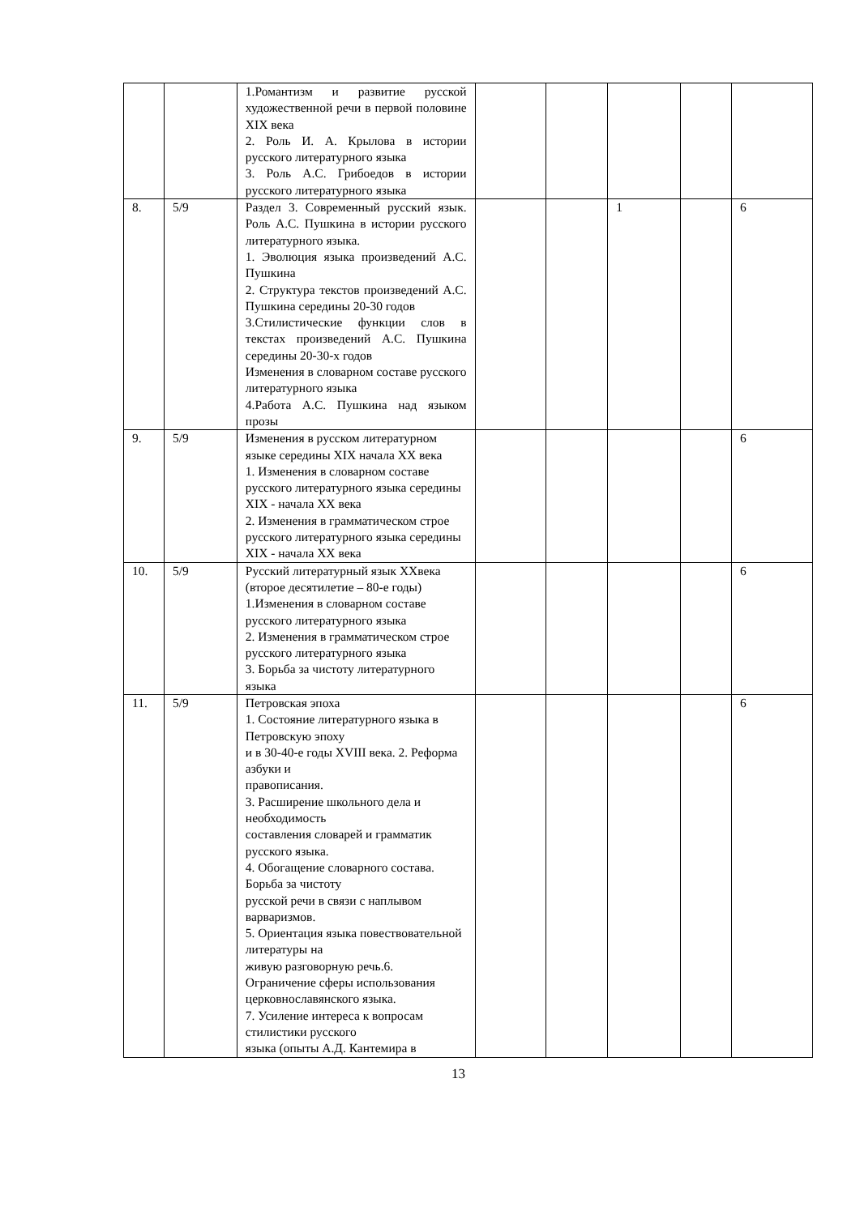| | | 1.Романтизм и развитие русской художественной речи в первой половине XIX века 2. Роль И. А. Крылова в истории русского литературного языка 3. Роль А.С. Грибоедов в истории русского литературного языка | | | | | |
| 8. | 5/9 | Раздел 3. Современный русский язык. Роль А.С. Пушкина в истории русского литературного языка. 1. Эволюция языка произведений А.С. Пушкина 2. Структура текстов произведений А.С. Пушкина середины 20-30 годов 3.Стилистические функции слов в текстах произведений А.С. Пушкина середины 20-30-х годов Изменения в словарном составе русского литературного языка 4.Работа А.С. Пушкина над языком прозы | | | 1 | | 6 |
| 9. | 5/9 | Изменения в русском литературном языке середины XIX начала XX века 1. Изменения в словарном составе русского литературного языка середины XIX - начала XX века 2. Изменения в грамматическом строе русского литературного языка середины XIX - начала XX века | | | | | 6 |
| 10. | 5/9 | Русский литературный язык XXвека (второе десятилетие – 80-е годы) 1.Изменения в словарном составе русского литературного языка 2. Изменения в грамматическом строе русского литературного языка 3. Борьба за чистоту литературного языка | | | | | 6 |
| 11. | 5/9 | Петровская эпоха 1. Состояние литературного языка в Петровскую эпоху и в 30-40-е годы XVIII века. 2. Реформа азбуки и правописания. 3. Расширение школьного дела и необходимость составления словарей и грамматик русского языка. 4. Обогащение словарного состава. Борьба за чистоту русской речи в связи с наплывом варваризмов. 5. Ориентация языка повествовательной литературы на живую разговорную речь.6. Ограничение сферы использования церковнославянского языка. 7. Усиление интереса к вопросам стилистики русского языка (опыты А.Д. Кантемира в | | | | | 6 |
13